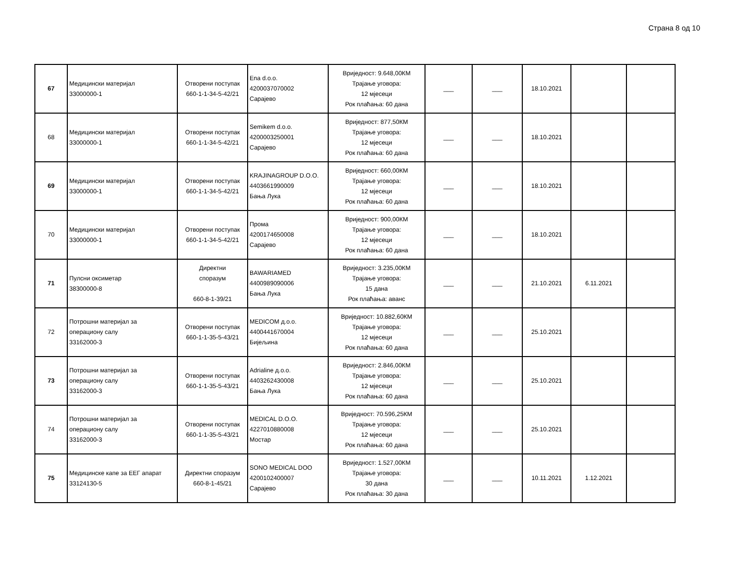Страна 8 од 10
| 67 | Медицински материјал 33000000-1 | Отворени поступак 660-1-1-34-5-42/21 | Ena d.o.o. 4200037070002 Сарајево | Вриједност: 9.648,00КМ Трајање уговора: 12 мјесеци Рок плаћања: 60 дана | ___ | ___ | 18.10.2021 | | |
| 68 | Медицински материјал 33000000-1 | Отворени поступак 660-1-1-34-5-42/21 | Semikem d.o.o. 4200003250001 Сарајево | Вриједност: 877,50КМ Трајање уговора: 12 мјесеци Рок плаћања: 60 дана | ___ | ___ | 18.10.2021 | | |
| 69 | Медицински материјал 33000000-1 | Отворени поступак 660-1-1-34-5-42/21 | KRAJINAGROUP D.O.O. 4403661990009 Бања Лука | Вриједност: 660,00КМ Трајање уговора: 12 мјесеци Рок плаћања: 60 дана | ___ | ___ | 18.10.2021 | | |
| 70 | Медицински материјал 33000000-1 | Отворени поступак 660-1-1-34-5-42/21 | Прома 4200174650008 Сарајево | Вриједност: 900,00КМ Трајање уговора: 12 мјесеци Рок плаћања: 60 дана | ___ | ___ | 18.10.2021 | | |
| 71 | Пулсни оксиметар 38300000-8 | Директни споразум 660-8-1-39/21 | BAWARIAMED 4400989090006 Бања Лука | Вриједност: 3.235,00КМ Трајање уговора: 15 дана Рок плаћања: аванс | ___ | ___ | 21.10.2021 | 6.11.2021 | |
| 72 | Потрошни материјал за операциону салу 33162000-3 | Отворени поступак 660-1-1-35-5-43/21 | MEDICOM д.о.о. 4400441670004 Бијељина | Вриједност: 10.882,60КМ Трајање уговора: 12 мјесеци Рок плаћања: 60 дана | ___ | ___ | 25.10.2021 | | |
| 73 | Потрошни материјал за операциону салу 33162000-3 | Отворени поступак 660-1-1-35-5-43/21 | Adrialine д.о.о. 4403262430008 Бања Лука | Вриједност: 2.846,00КМ Трајање уговора: 12 мјесеци Рок плаћања: 60 дана | ___ | ___ | 25.10.2021 | | |
| 74 | Потрошни материјал за операциону салу 33162000-3 | Отворени поступак 660-1-1-35-5-43/21 | MEDICAL D.O.O. 4227010880008 Мостар | Вриједност: 70.596,25КМ Трајање уговора: 12 мјесеци Рок плаћања: 60 дана | ___ | ___ | 25.10.2021 | | |
| 75 | Медицинске капе за ЕЕГ апарат 33124130-5 | Директни споразум 660-8-1-45/21 | SONO MEDICAL DOO 4200102400007 Сарајево | Вриједност: 1.527,00КМ Трајање уговора: 30 дана Рок плаћања: 30 дана | ___ | ___ | 10.11.2021 | 1.12.2021 | |